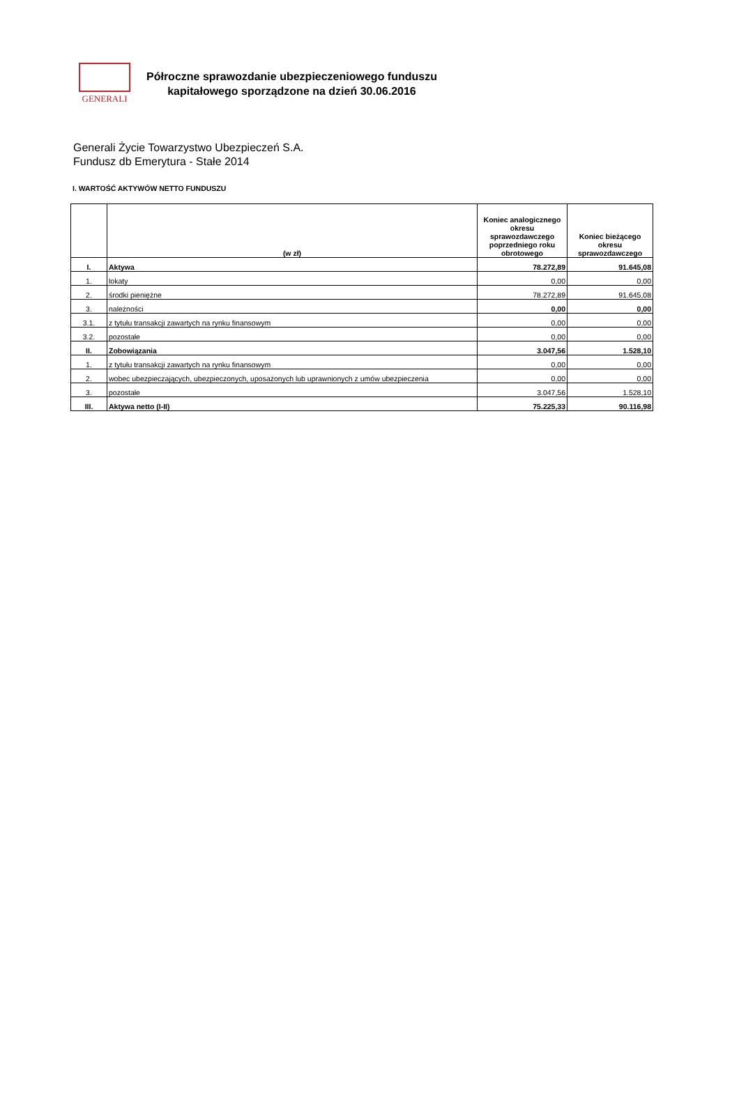GENERALI
Półroczne sprawozdanie ubezpieczeniowego funduszu
kapitałowego sporządzone na dzień 30.06.2016
Generali Życie Towarzystwo Ubezpieczeń S.A.
Fundusz db Emerytura - Stałe 2014
I. WARTOŚĆ AKTYWÓW NETTO FUNDUSZU
| | (w zł) | Koniec analogicznego okresu sprawozdawczego poprzedniego roku obrotowego | Koniec bieżącego okresu sprawozdawczego |
| --- | --- | --- | --- |
| I. | Aktywa | 78.272,89 | 91.645,08 |
| 1. | lokaty | 0,00 | 0,00 |
| 2. | środki pieniężne | 78.272,89 | 91.645,08 |
| 3. | należności | 0,00 | 0,00 |
| 3.1. | z tytułu transakcji zawartych na rynku finansowym | 0,00 | 0,00 |
| 3.2. | pozostałe | 0,00 | 0,00 |
| II. | Zobowiązania | 3.047,56 | 1.528,10 |
| 1. | z tytułu transakcji zawartych na rynku finansowym | 0,00 | 0,00 |
| 2. | wobec ubezpieczających, ubezpieczonych, uposażonych lub uprawnionych z umów ubezpieczenia | 0,00 | 0,00 |
| 3. | pozostałe | 3.047,56 | 1.528,10 |
| III. | Aktywa netto (I-II) | 75.225,33 | 90.116,98 |